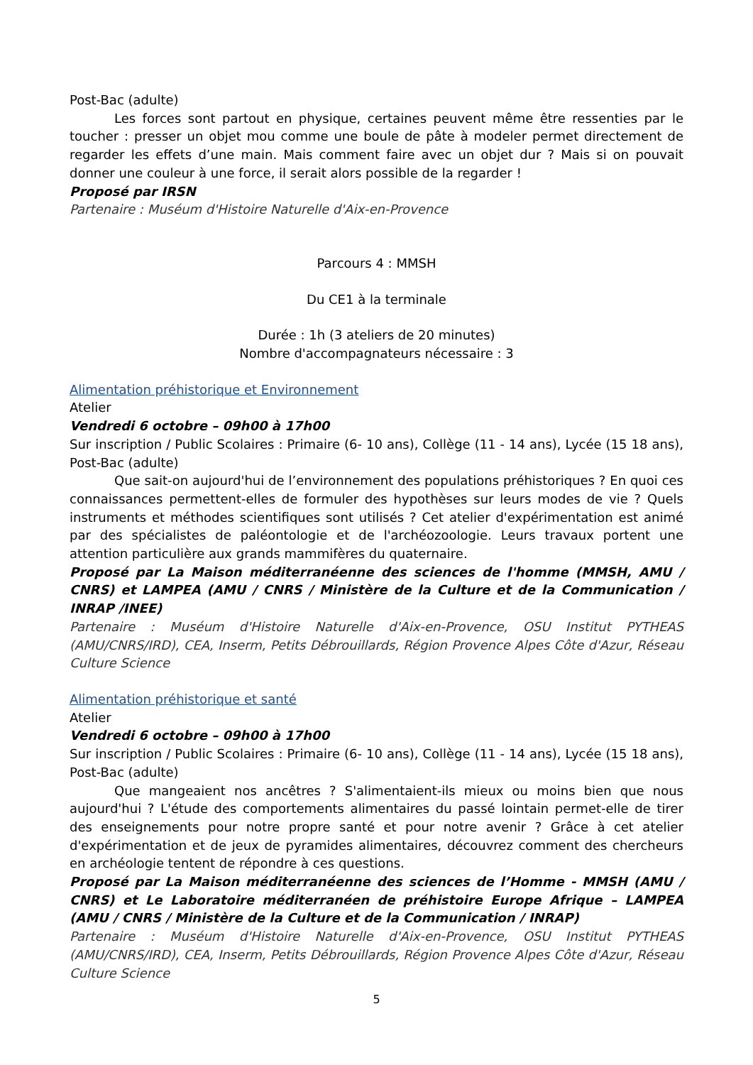Post-Bac (adulte)
Les forces sont partout en physique, certaines peuvent même être ressenties par le toucher : presser un objet mou comme une boule de pâte à modeler permet directement de regarder les effets d’une main. Mais comment faire avec un objet dur ? Mais si on pouvait donner une couleur à une force, il serait alors possible de la regarder !
Proposé par IRSN
Partenaire : Muséum d'Histoire Naturelle d'Aix-en-Provence
Parcours 4 : MMSH
Du CE1 à la terminale
Durée : 1h (3 ateliers de 20 minutes)
Nombre d'accompagnateurs nécessaire : 3
Alimentation préhistorique et Environnement
Atelier
Vendredi 6 octobre – 09h00 à 17h00
Sur inscription / Public Scolaires : Primaire (6- 10 ans), Collège (11 - 14 ans), Lycée (15 18 ans), Post-Bac (adulte)
Que sait-on aujourd'hui de l’environnement des populations préhistoriques ? En quoi ces connaissances permettent-elles de formuler des hypothèses sur leurs modes de vie ? Quels instruments et méthodes scientifiques sont utilisés ? Cet atelier d'expérimentation est animé par des spécialistes de paléontologie et de l'archéozoologie. Leurs travaux portent une attention particulière aux grands mammifères du quaternaire.
Proposé par La Maison méditerranéenne des sciences de l'homme (MMSH, AMU / CNRS) et LAMPEA (AMU / CNRS / Ministère de la Culture et de la Communication / INRAP /INEE)
Partenaire : Muséum d'Histoire Naturelle d'Aix-en-Provence, OSU Institut PYTHEAS (AMU/CNRS/IRD), CEA, Inserm, Petits Débrouillards, Région Provence Alpes Côte d'Azur, Réseau Culture Science
Alimentation préhistorique et santé
Atelier
Vendredi 6 octobre – 09h00 à 17h00
Sur inscription / Public Scolaires : Primaire (6- 10 ans), Collège (11 - 14 ans), Lycée (15 18 ans), Post-Bac (adulte)
Que mangeaient nos ancêtres ? S'alimentaient-ils mieux ou moins bien que nous aujourd'hui ? L'étude des comportements alimentaires du passé lointain permet-elle de tirer des enseignements pour notre propre santé et pour notre avenir ? Grâce à cet atelier d'expérimentation et de jeux de pyramides alimentaires, découvrez comment des chercheurs en archéologie tentent de répondre à ces questions.
Proposé par La Maison méditerranéenne des sciences de l’Homme - MMSH (AMU / CNRS) et Le Laboratoire méditerranéen de préhistoire Europe Afrique – LAMPEA (AMU / CNRS / Ministère de la Culture et de la Communication / INRAP)
Partenaire : Muséum d'Histoire Naturelle d'Aix-en-Provence, OSU Institut PYTHEAS (AMU/CNRS/IRD), CEA, Inserm, Petits Débrouillards, Région Provence Alpes Côte d'Azur, Réseau Culture Science
5